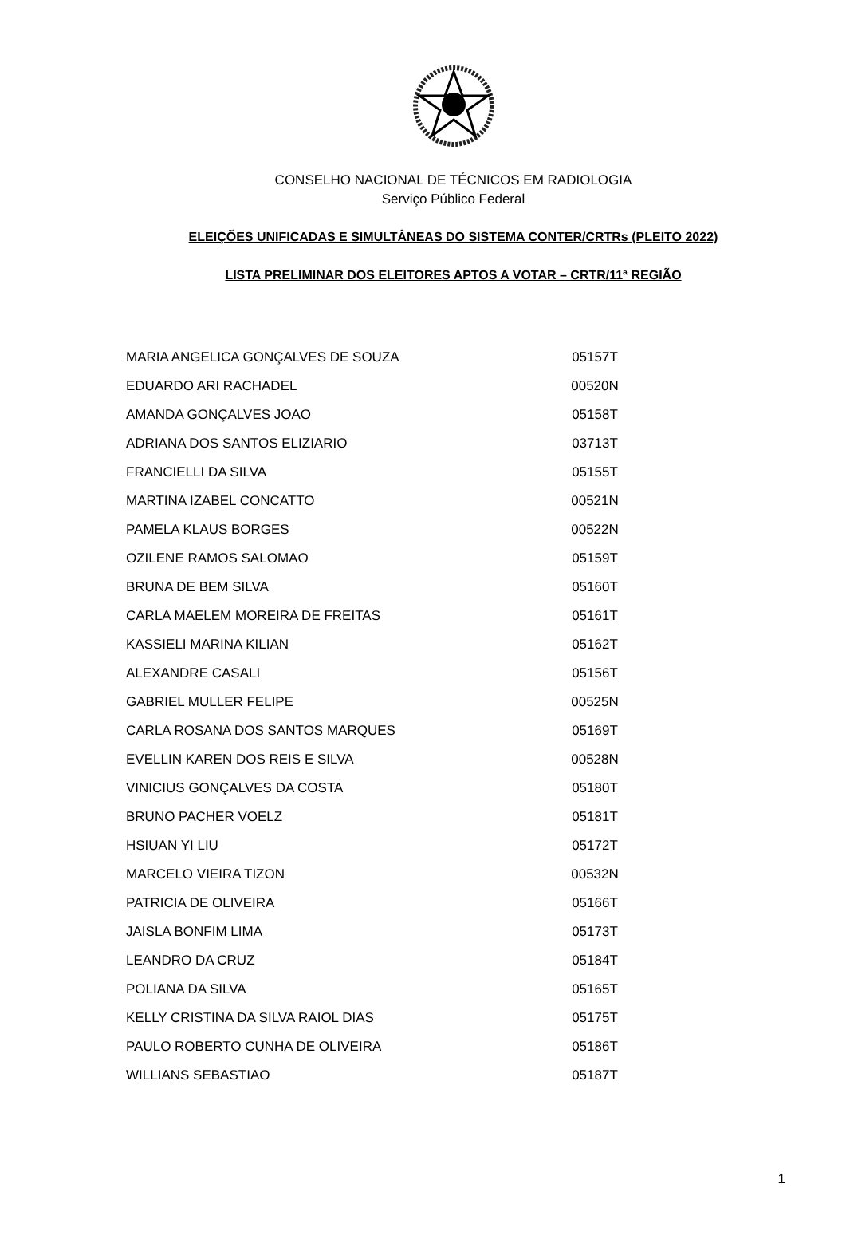CONSELHO NACIONAL DE TÉCNICOS EM RADIOLOGIA
Serviço Público Federal
ELEIÇÕES UNIFICADAS E SIMULTÂNEAS DO SISTEMA CONTER/CRTRs (PLEITO 2022)
LISTA PRELIMINAR DOS ELEITORES APTOS A VOTAR – CRTR/11ª REGIÃO
| MARIA ANGELICA GONÇALVES DE SOUZA | 05157T |
| EDUARDO ARI RACHADEL | 00520N |
| AMANDA GONÇALVES JOAO | 05158T |
| ADRIANA DOS SANTOS ELIZIARIO | 03713T |
| FRANCIELLI DA SILVA | 05155T |
| MARTINA IZABEL CONCATTO | 00521N |
| PAMELA KLAUS BORGES | 00522N |
| OZILENE RAMOS SALOMAO | 05159T |
| BRUNA DE BEM SILVA | 05160T |
| CARLA MAELEM MOREIRA DE FREITAS | 05161T |
| KASSIELI MARINA KILIAN | 05162T |
| ALEXANDRE CASALI | 05156T |
| GABRIEL MULLER FELIPE | 00525N |
| CARLA ROSANA DOS SANTOS MARQUES | 05169T |
| EVELLIN KAREN DOS REIS E SILVA | 00528N |
| VINICIUS GONÇALVES DA COSTA | 05180T |
| BRUNO PACHER VOELZ | 05181T |
| HSIUAN YI LIU | 05172T |
| MARCELO VIEIRA TIZON | 00532N |
| PATRICIA DE OLIVEIRA | 05166T |
| JAISLA BONFIM LIMA | 05173T |
| LEANDRO DA CRUZ | 05184T |
| POLIANA DA SILVA | 05165T |
| KELLY CRISTINA DA SILVA RAIOL DIAS | 05175T |
| PAULO ROBERTO CUNHA DE OLIVEIRA | 05186T |
| WILLIANS SEBASTIAO | 05187T |
1